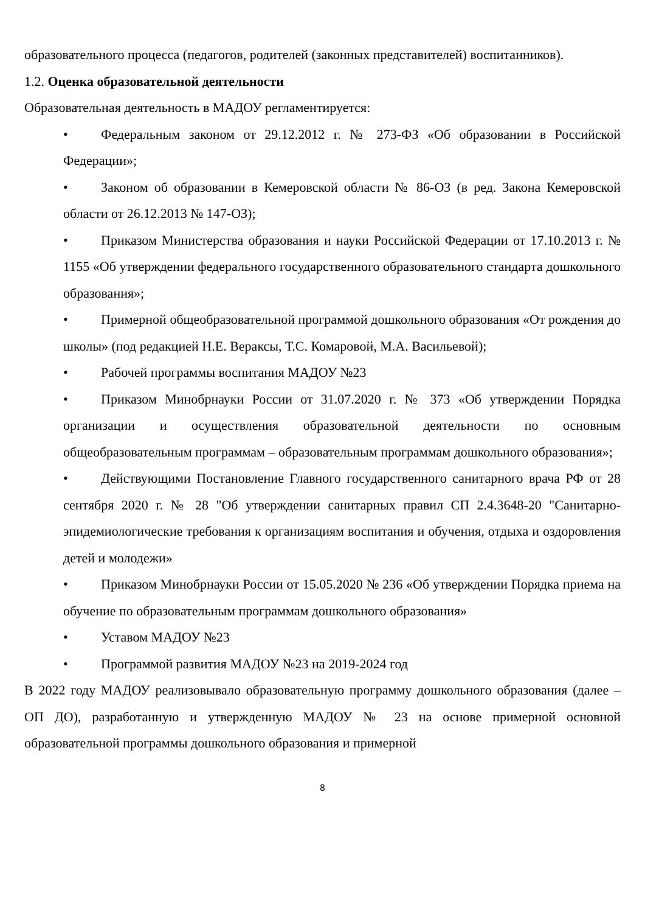образовательного процесса (педагогов, родителей (законных представителей) воспитанников).
1.2. Оценка образовательной деятельности
Образовательная деятельность в МАДОУ регламентируется:
• Федеральным законом от 29.12.2012 г. № 273-ФЗ «Об образовании в Российской Федерации»;
• Законом об образовании в Кемеровской области № 86-ОЗ (в ред. Закона Кемеровской области от 26.12.2013 № 147-ОЗ);
• Приказом Министерства образования и науки Российской Федерации от 17.10.2013 г. № 1155 «Об утверждении федерального государственного образовательного стандарта дошкольного образования»;
• Примерной общеобразовательной программой дошкольного образования «От рождения до школы» (под редакцией Н.Е. Вераксы, Т.С. Комаровой, М.А. Васильевой);
• Рабочей программы воспитания МАДОУ №23
• Приказом Минобрнауки России от 31.07.2020 г. № 373 «Об утверждении Порядка организации и осуществления образовательной деятельности по основным общеобразовательным программам – образовательным программам дошкольного образования»;
• Действующими Постановление Главного государственного санитарного врача РФ от 28 сентября 2020 г. № 28 "Об утверждении санитарных правил СП 2.4.3648-20 "Санитарно-эпидемиологические требования к организациям воспитания и обучения, отдыха и оздоровления детей и молодежи»
• Приказом Минобрнауки России от 15.05.2020 № 236 «Об утверждении Порядка приема на обучение по образовательным программам дошкольного образования»
• Уставом МАДОУ №23
• Программой развития МАДОУ №23 на 2019-2024 год
В 2022 году МАДОУ реализовывало образовательную программу дошкольного образования (далее – ОП ДО), разработанную и утвержденную МАДОУ № 23 на основе примерной основной образовательной программы дошкольного образования и примерной
8